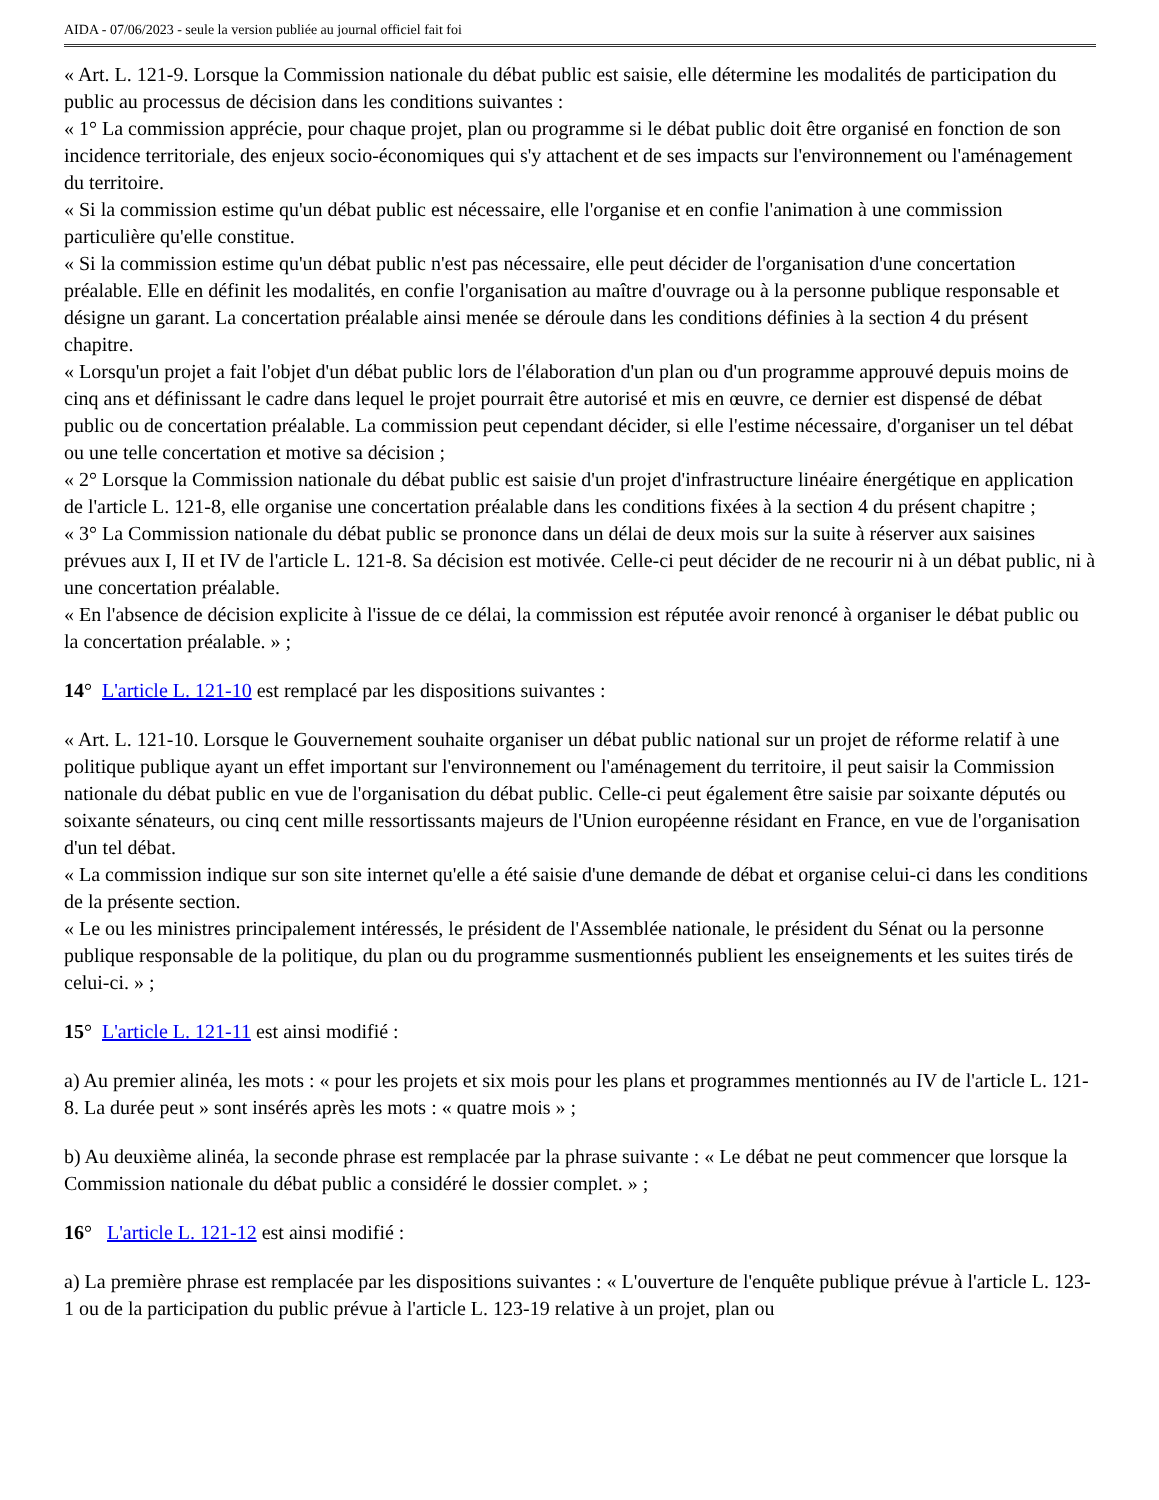AIDA - 07/06/2023 - seule la version publiée au journal officiel fait foi
« Art. L. 121-9. Lorsque la Commission nationale du débat public est saisie, elle détermine les modalités de participation du public au processus de décision dans les conditions suivantes :
« 1° La commission apprécie, pour chaque projet, plan ou programme si le débat public doit être organisé en fonction de son incidence territoriale, des enjeux socio-économiques qui s'y attachent et de ses impacts sur l'environnement ou l'aménagement du territoire.
« Si la commission estime qu'un débat public est nécessaire, elle l'organise et en confie l'animation à une commission particulière qu'elle constitue.
« Si la commission estime qu'un débat public n'est pas nécessaire, elle peut décider de l'organisation d'une concertation préalable. Elle en définit les modalités, en confie l'organisation au maître d'ouvrage ou à la personne publique responsable et désigne un garant. La concertation préalable ainsi menée se déroule dans les conditions définies à la section 4 du présent chapitre.
« Lorsqu'un projet a fait l'objet d'un débat public lors de l'élaboration d'un plan ou d'un programme approuvé depuis moins de cinq ans et définissant le cadre dans lequel le projet pourrait être autorisé et mis en œuvre, ce dernier est dispensé de débat public ou de concertation préalable. La commission peut cependant décider, si elle l'estime nécessaire, d'organiser un tel débat ou une telle concertation et motive sa décision ;
« 2° Lorsque la Commission nationale du débat public est saisie d'un projet d'infrastructure linéaire énergétique en application de l'article L. 121-8, elle organise une concertation préalable dans les conditions fixées à la section 4 du présent chapitre ;
« 3° La Commission nationale du débat public se prononce dans un délai de deux mois sur la suite à réserver aux saisines prévues aux I, II et IV de l'article L. 121-8. Sa décision est motivée. Celle-ci peut décider de ne recourir ni à un débat public, ni à une concertation préalable.
« En l'absence de décision explicite à l'issue de ce délai, la commission est réputée avoir renoncé à organiser le débat public ou la concertation préalable. » ;
14° L'article L. 121-10 est remplacé par les dispositions suivantes :
« Art. L. 121-10. Lorsque le Gouvernement souhaite organiser un débat public national sur un projet de réforme relatif à une politique publique ayant un effet important sur l'environnement ou l'aménagement du territoire, il peut saisir la Commission nationale du débat public en vue de l'organisation du débat public. Celle-ci peut également être saisie par soixante députés ou soixante sénateurs, ou cinq cent mille ressortissants majeurs de l'Union européenne résidant en France, en vue de l'organisation d'un tel débat.
« La commission indique sur son site internet qu'elle a été saisie d'une demande de débat et organise celui-ci dans les conditions de la présente section.
« Le ou les ministres principalement intéressés, le président de l'Assemblée nationale, le président du Sénat ou la personne publique responsable de la politique, du plan ou du programme susmentionnés publient les enseignements et les suites tirés de celui-ci. » ;
15° L'article L. 121-11 est ainsi modifié :
a) Au premier alinéa, les mots : « pour les projets et six mois pour les plans et programmes mentionnés au IV de l'article L. 121-8. La durée peut » sont insérés après les mots : « quatre mois » ;
b) Au deuxième alinéa, la seconde phrase est remplacée par la phrase suivante : « Le débat ne peut commencer que lorsque la Commission nationale du débat public a considéré le dossier complet. » ;
16° L'article L. 121-12 est ainsi modifié :
a) La première phrase est remplacée par les dispositions suivantes : « L'ouverture de l'enquête publique prévue à l'article L. 123-1 ou de la participation du public prévue à l'article L. 123-19 relative à un projet, plan ou